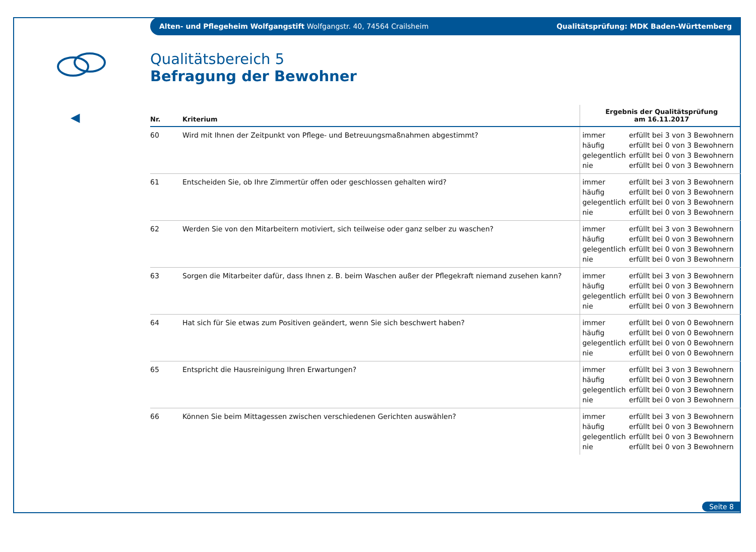◀
Alten- und Pflegeheim Wolfgangstift Wolfgangstr. 40, 74564 Crailsheim Qualitätsprüfung: MDK Baden-Württemberg
Qualitätsbereich 5
Befragung der Bewohner
| Nr. | Kriterium | Ergebnis der Qualitätsprüfung am 16.11.2017 | |
| --- | --- | --- | --- |
| 60 | Wird mit Ihnen der Zeitpunkt von Pflege- und Betreuungsmaßnahmen abgestimmt? | immer häufig gelegentlich nie | erfüllt bei 3 von 3 Bewohnern erfüllt bei 0 von 3 Bewohnern erfüllt bei 0 von 3 Bewohnern erfüllt bei 0 von 3 Bewohnern |
| 61 | Entscheiden Sie, ob Ihre Zimmertür offen oder geschlossen gehalten wird? | immer häufig gelegentlich nie | erfüllt bei 3 von 3 Bewohnern erfüllt bei 0 von 3 Bewohnern erfüllt bei 0 von 3 Bewohnern erfüllt bei 0 von 3 Bewohnern |
| 62 | Werden Sie von den Mitarbeitern motiviert, sich teilweise oder ganz selber zu waschen? | immer häufig gelegentlich nie | erfüllt bei 3 von 3 Bewohnern erfüllt bei 0 von 3 Bewohnern erfüllt bei 0 von 3 Bewohnern erfüllt bei 0 von 3 Bewohnern |
| 63 | Sorgen die Mitarbeiter dafür, dass Ihnen z. B. beim Waschen außer der Pflegekraft niemand zusehen kann? | immer häufig gelegentlich nie | erfüllt bei 3 von 3 Bewohnern erfüllt bei 0 von 3 Bewohnern erfüllt bei 0 von 3 Bewohnern erfüllt bei 0 von 3 Bewohnern |
| 64 | Hat sich für Sie etwas zum Positiven geändert, wenn Sie sich beschwert haben? | immer häufig gelegentlich nie | erfüllt bei 0 von 0 Bewohnern erfüllt bei 0 von 0 Bewohnern erfüllt bei 0 von 0 Bewohnern erfüllt bei 0 von 0 Bewohnern |
| 65 | Entspricht die Hausreinigung Ihren Erwartungen? | immer häufig gelegentlich nie | erfüllt bei 3 von 3 Bewohnern erfüllt bei 0 von 3 Bewohnern erfüllt bei 0 von 3 Bewohnern erfüllt bei 0 von 3 Bewohnern |
| 66 | Können Sie beim Mittagessen zwischen verschiedenen Gerichten auswählen? | immer häufig gelegentlich nie | erfüllt bei 3 von 3 Bewohnern erfüllt bei 0 von 3 Bewohnern erfüllt bei 0 von 3 Bewohnern erfüllt bei 0 von 3 Bewohnern |
Seite 8